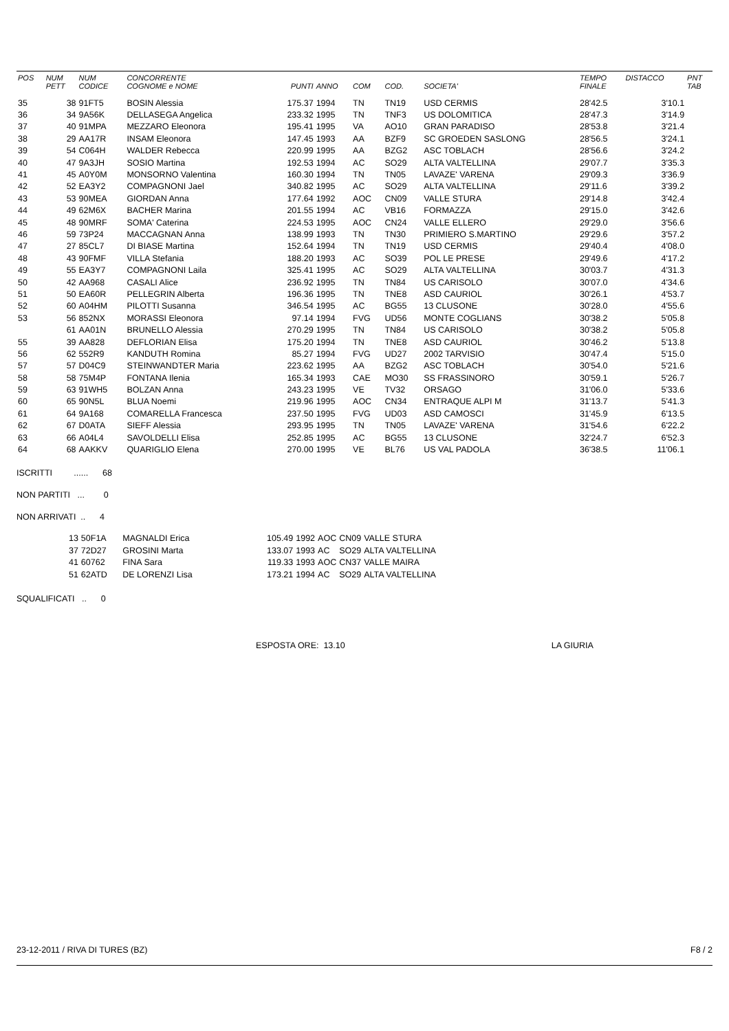| POS | NUM PETT | NUM CODICE | CONCORRENTE COGNOME e NOME | PUNTI | ANNO | COM | COD. | SOCIETA' | TEMPO FINALE | DISTACCO | PNT TAB |
| --- | --- | --- | --- | --- | --- | --- | --- | --- | --- | --- | --- |
| 35 | 38 | 91FT5 | BOSIN Alessia | 175.37 | 1994 | TN | TN19 | USD CERMIS | 28'42.5 | 3'10.1 | |
| 36 | 34 | 9A56K | DELLASEGA Angelica | 233.32 | 1995 | TN | TNF3 | US DOLOMITICA | 28'47.3 | 3'14.9 | |
| 37 | 40 | 91MPA | MEZZARO Eleonora | 195.41 | 1995 | VA | AO10 | GRAN PARADISO | 28'53.8 | 3'21.4 | |
| 38 | 29 | AA17R | INSAM Eleonora | 147.45 | 1993 | AA | BZF9 | SC GROEDEN SASLONG | 28'56.5 | 3'24.1 | |
| 39 | 54 | C064H | WALDER Rebecca | 220.99 | 1995 | AA | BZG2 | ASC TOBLACH | 28'56.6 | 3'24.2 | |
| 40 | 47 | 9A3JH | SOSIO Martina | 192.53 | 1994 | AC | SO29 | ALTA VALTELLINA | 29'07.7 | 3'35.3 | |
| 41 | 45 | A0Y0M | MONSORNO Valentina | 160.30 | 1994 | TN | TN05 | LAVAZE' VARENA | 29'09.3 | 3'36.9 | |
| 42 | 52 | EA3Y2 | COMPAGNONI Jael | 340.82 | 1995 | AC | SO29 | ALTA VALTELLINA | 29'11.6 | 3'39.2 | |
| 43 | 53 | 90MEA | GIORDAN Anna | 177.64 | 1992 | AOC | CN09 | VALLE STURA | 29'14.8 | 3'42.4 | |
| 44 | 49 | 62M6X | BACHER Marina | 201.55 | 1994 | AC | VB16 | FORMAZZA | 29'15.0 | 3'42.6 | |
| 45 | 48 | 90MRF | SOMA' Caterina | 224.53 | 1995 | AOC | CN24 | VALLE ELLERO | 29'29.0 | 3'56.6 | |
| 46 | 59 | 73P24 | MACCAGNAN Anna | 138.99 | 1993 | TN | TN30 | PRIMIERO S.MARTINO | 29'29.6 | 3'57.2 | |
| 47 | 27 | 85CL7 | DI BIASE Martina | 152.64 | 1994 | TN | TN19 | USD CERMIS | 29'40.4 | 4'08.0 | |
| 48 | 43 | 90FMF | VILLA Stefania | 188.20 | 1993 | AC | SO39 | POL LE PRESE | 29'49.6 | 4'17.2 | |
| 49 | 55 | EA3Y7 | COMPAGNONI Laila | 325.41 | 1995 | AC | SO29 | ALTA VALTELLINA | 30'03.7 | 4'31.3 | |
| 50 | 42 | AA968 | CASALI Alice | 236.92 | 1995 | TN | TN84 | US CARISOLO | 30'07.0 | 4'34.6 | |
| 51 | 50 | EA60R | PELLEGRIN Alberta | 196.36 | 1995 | TN | TNE8 | ASD CAURIOL | 30'26.1 | 4'53.7 | |
| 52 | 60 | A04HM | PILOTTI Susanna | 346.54 | 1995 | AC | BG55 | 13 CLUSONE | 30'28.0 | 4'55.6 | |
| 53 | 56 | 852NX | MORASSI Eleonora | 97.14 | 1994 | FVG | UD56 | MONTE COGLIANS | 30'38.2 | 5'05.8 | |
| | 61 | AA01N | BRUNELLO Alessia | 270.29 | 1995 | TN | TN84 | US CARISOLO | 30'38.2 | 5'05.8 | |
| 55 | 39 | AA828 | DEFLORIAN Elisa | 175.20 | 1994 | TN | TNE8 | ASD CAURIOL | 30'46.2 | 5'13.8 | |
| 56 | 62 | 552R9 | KANDUTH Romina | 85.27 | 1994 | FVG | UD27 | 2002 TARVISIO | 30'47.4 | 5'15.0 | |
| 57 | 57 | D04C9 | STEINWANDTER Maria | 223.62 | 1995 | AA | BZG2 | ASC TOBLACH | 30'54.0 | 5'21.6 | |
| 58 | 58 | 75M4P | FONTANA Ilenia | 165.34 | 1993 | CAE | MO30 | SS FRASSINORO | 30'59.1 | 5'26.7 | |
| 59 | 63 | 91WH5 | BOLZAN Anna | 243.23 | 1995 | VE | TV32 | ORSAGO | 31'06.0 | 5'33.6 | |
| 60 | 65 | 90N5L | BLUA Noemi | 219.96 | 1995 | AOC | CN34 | ENTRAQUE ALPI M | 31'13.7 | 5'41.3 | |
| 61 | 64 | 9A168 | COMARELLA Francesca | 237.50 | 1995 | FVG | UD03 | ASD CAMOSCI | 31'45.9 | 6'13.5 | |
| 62 | 67 | D0ATA | SIEFF Alessia | 293.95 | 1995 | TN | TN05 | LAVAZE' VARENA | 31'54.6 | 6'22.2 | |
| 63 | 66 | A04L4 | SAVOLDELLI Elisa | 252.85 | 1995 | AC | BG55 | 13 CLUSONE | 32'24.7 | 6'52.3 | |
| 64 | 68 | AAKKV | QUARIGLIO Elena | 270.00 | 1995 | VE | BL76 | US VAL PADOLA | 36'38.5 | 11'06.1 | |
ISCRITTI ...... 68
NON PARTITI ... 0
NON ARRIVATI .. 4
| | 13 | 50F1A | MAGNALDI Erica | 105.49 | 1992 | AOC | CN09 | VALLE STURA |
| | 37 | 72D27 | GROSINI Marta | 133.07 | 1993 | AC | SO29 | ALTA VALTELLINA |
| | 41 | 60762 | FINA Sara | 119.33 | 1993 | AOC | CN37 | VALLE MAIRA |
| | 51 | 62ATD | DE LORENZI Lisa | 173.21 | 1994 | AC | SO29 | ALTA VALTELLINA |
SQUALIFICATI .. 0
ESPOSTA ORE: 13.10 LA GIURIA
23-12-2011 / RIVA DI TURES (BZ) F8 / 2